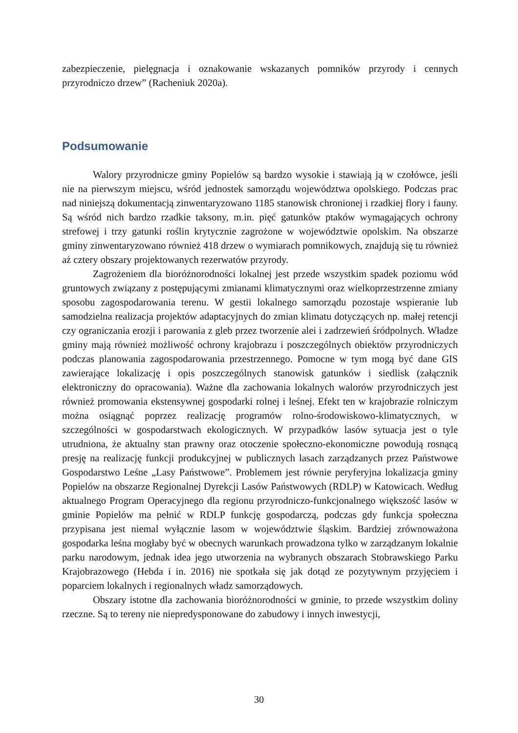zabezpieczenie, pielęgnacja i oznakowanie wskazanych pomników przyrody i cennych przyrodniczo drzew” (Racheniuk 2020a).
Podsumowanie
Walory przyrodnicze gminy Popielów są bardzo wysokie i stawiają ją w czołówce, jeśli nie na pierwszym miejscu, wśród jednostek samorządu województwa opolskiego. Podczas prac nad niniejszą dokumentacją zinwentaryzowano 1185 stanowisk chronionej i rzadkiej flory i fauny. Są wśród nich bardzo rzadkie taksony, m.in. pięć gatunków ptaków wymagających ochrony strefowej i trzy gatunki roślin krytycznie zagrożone w województwie opolskim. Na obszarze gminy zinwentaryzowano również 418 drzew o wymiarach pomnikowych, znajdują się tu również aż cztery obszary projektowanych rezerwatów przyrody.
Zagrożeniem dla bioróżnorodności lokalnej jest przede wszystkim spadek poziomu wód gruntowych związany z postępującymi zmianami klimatycznymi oraz wielkoprzestrzenne zmiany sposobu zagospodarowania terenu. W gestii lokalnego samorządu pozostaje wspieranie lub samodzielna realizacja projektów adaptacyjnych do zmian klimatu dotyczących np. małej retencji czy ograniczania erozji i parowania z gleb przez tworzenie alei i zadrzewień śródpolnych. Władze gminy mają również możliwość ochrony krajobrazu i poszczególnych obiektów przyrodniczych podczas planowania zagospodarowania przestrzennego. Pomocne w tym mogą być dane GIS zawierające lokalizację i opis poszczególnych stanowisk gatunków i siedlisk (załącznik elektroniczny do opracowania). Ważne dla zachowania lokalnych walorów przyrodniczych jest również promowania ekstensywnej gospodarki rolnej i leśnej. Efekt ten w krajobrazie rolniczym można osiągnąć poprzez realizację programów rolno-środowiskowo-klimatycznych, w szczególności w gospodarstwach ekologicznych. W przypadków lasów sytuacja jest o tyle utrudniona, że aktualny stan prawny oraz otoczenie społeczno-ekonomiczne powodują rosnącą presję na realizację funkcji produkcyjnej w publicznych lasach zarządzanych przez Państwowe Gospodarstwo Leśne „Lasy Państwowe”. Problemem jest równie peryferyjna lokalizacja gminy Popielów na obszarze Regionalnej Dyrekcji Lasów Państwowych (RDLP) w Katowicach. Według aktualnego Program Operacyjnego dla regionu przyrodniczo-funkcjonalnego większość lasów w gminie Popielów ma pełnić w RDLP funkcję gospodarczą, podczas gdy funkcja społeczna przypisana jest niemal wyłącznie lasom w województwie śląskim. Bardziej zrównoważona gospodarka leśna mogłaby być w obecnych warunkach prowadzona tylko w zarządzanym lokalnie parku narodowym, jednak idea jego utworzenia na wybranych obszarach Stobrawskiego Parku Krajobrazowego (Hebda i in. 2016) nie spotkała się jak dotąd ze pozytywnym przyjęciem i poparciem lokalnych i regionalnych władz samorządowych.
Obszary istotne dla zachowania bioróżnorodności w gminie, to przede wszystkim doliny rzeczne. Są to tereny nie niepredysponowane do zabudowy i innych inwestycji,
30